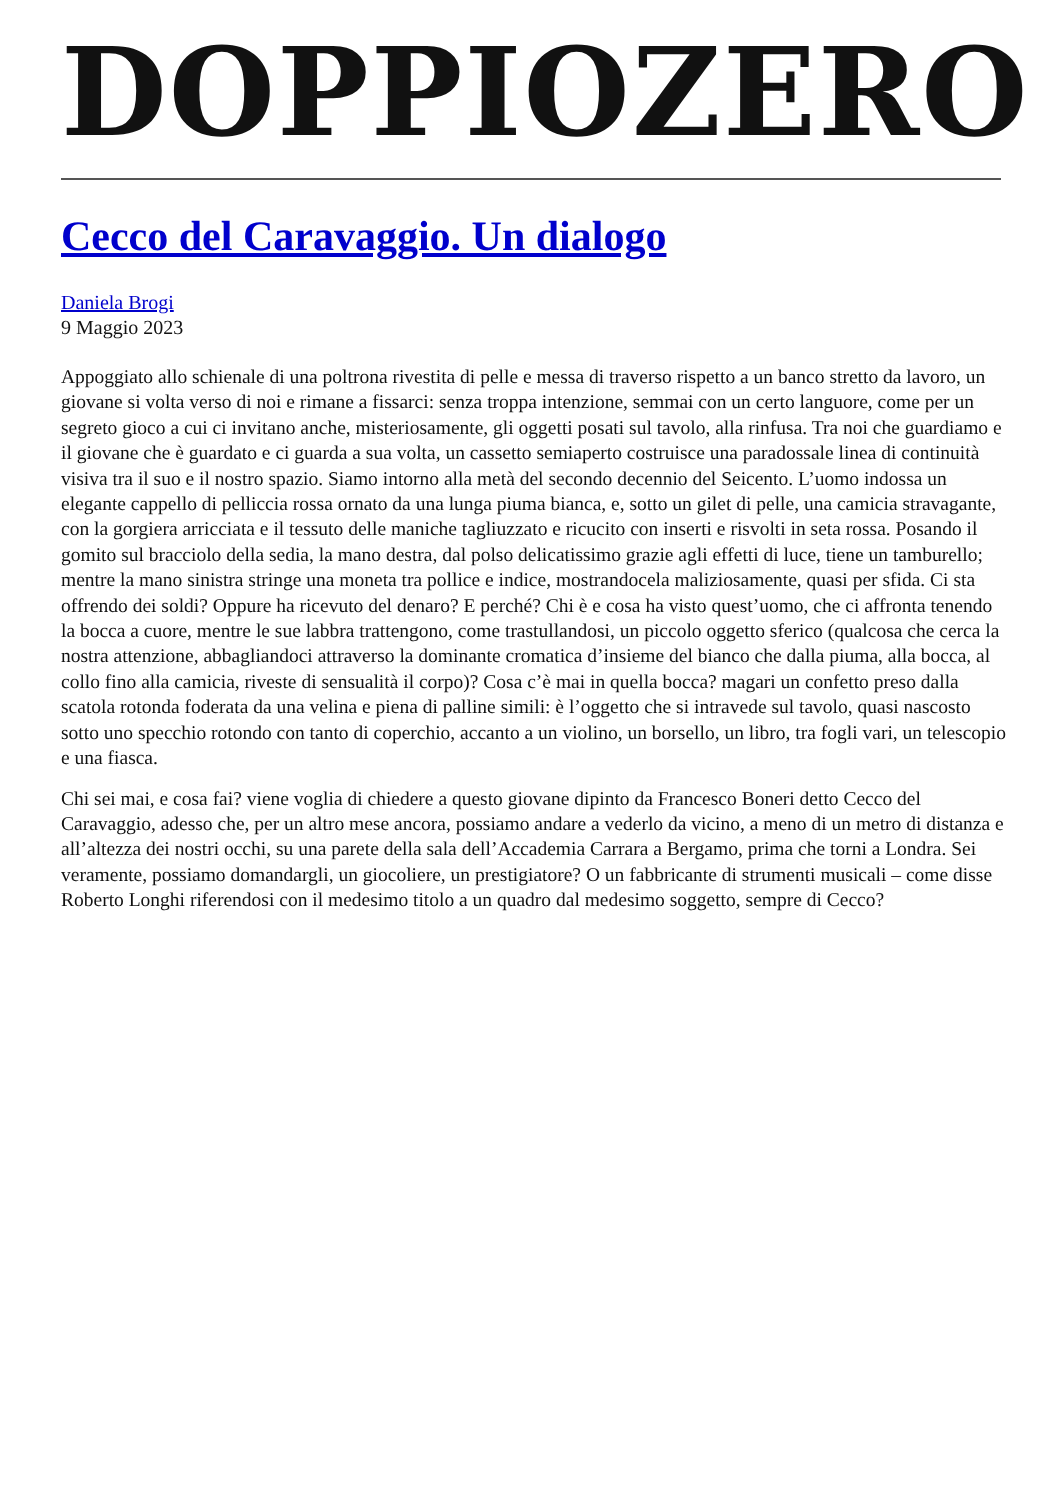DOPPIOZERO
Cecco del Caravaggio. Un dialogo
Daniela Brogi
9 Maggio 2023
Appoggiato allo schienale di una poltrona rivestita di pelle e messa di traverso rispetto a un banco stretto da lavoro, un giovane si volta verso di noi e rimane a fissarci: senza troppa intenzione, semmai con un certo languore, come per un segreto gioco a cui ci invitano anche, misteriosamente, gli oggetti posati sul tavolo, alla rinfusa. Tra noi che guardiamo e il giovane che è guardato e ci guarda a sua volta, un cassetto semiaperto costruisce una paradossale linea di continuità visiva tra il suo e il nostro spazio. Siamo intorno alla metà del secondo decennio del Seicento. L’uomo indossa un elegante cappello di pelliccia rossa ornato da una lunga piuma bianca, e, sotto un gilet di pelle, una camicia stravagante, con la gorgiera arricciata e il tessuto delle maniche tagliuzzato e ricucito con inserti e risvolti in seta rossa. Posando il gomito sul bracciolo della sedia, la mano destra, dal polso delicatissimo grazie agli effetti di luce, tiene un tamburello; mentre la mano sinistra stringe una moneta tra pollice e indice, mostrandocela maliziosamente, quasi per sfida. Ci sta offrendo dei soldi? Oppure ha ricevuto del denaro? E perché? Chi è e cosa ha visto quest’uomo, che ci affronta tenendo la bocca a cuore, mentre le sue labbra trattengono, come trastullandosi, un piccolo oggetto sferico (qualcosa che cerca la nostra attenzione, abbagliandoci attraverso la dominante cromatica d’insieme del bianco che dalla piuma, alla bocca, al collo fino alla camicia, riveste di sensualità il corpo)? Cosa c’è mai in quella bocca? magari un confetto preso dalla scatola rotonda foderata da una velina e piena di palline simili: è l’oggetto che si intravede sul tavolo, quasi nascosto sotto uno specchio rotondo con tanto di coperchio, accanto a un violino, un borsello, un libro, tra fogli vari, un telescopio e una fiasca.
Chi sei mai, e cosa fai? viene voglia di chiedere a questo giovane dipinto da Francesco Boneri detto Cecco del Caravaggio, adesso che, per un altro mese ancora, possiamo andare a vederlo da vicino, a meno di un metro di distanza e all’altezza dei nostri occhi, su una parete della sala dell’Accademia Carrara a Bergamo, prima che torni a Londra. Sei veramente, possiamo domandargli, un giocoliere, un prestigiatore? O un fabbricante di strumenti musicali – come disse Roberto Longhi riferendosi con il medesimo titolo a un quadro dal medesimo soggetto, sempre di Cecco?